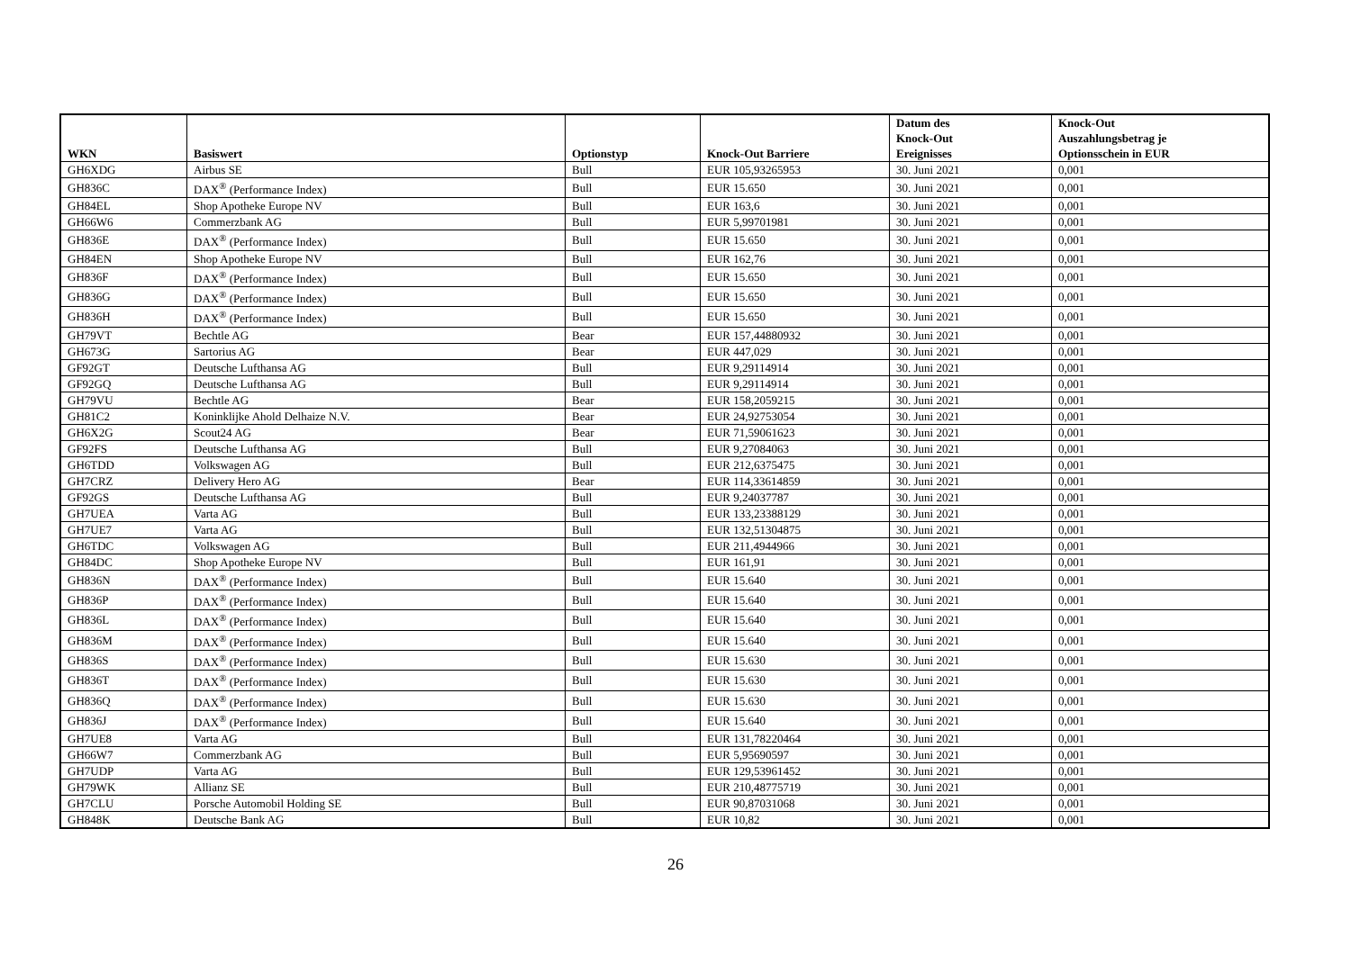| WKN | Basiswert | Optionstyp | Knock-Out Barriere | Datum des Knock-Out Ereignisses | Knock-Out Auszahlungsbetrag je Optionsschein in EUR |
| --- | --- | --- | --- | --- | --- |
| GH6XDG | Airbus SE | Bull | EUR 105,93265953 | 30. Juni 2021 | 0,001 |
| GH836C | DAX<sup>®</sup> (Performance Index) | Bull | EUR 15.650 | 30. Juni 2021 | 0,001 |
| GH84EL | Shop Apotheke Europe NV | Bull | EUR 163,6 | 30. Juni 2021 | 0,001 |
| GH66W6 | Commerzbank AG | Bull | EUR 5,99701981 | 30. Juni 2021 | 0,001 |
| GH836E | DAX<sup>®</sup> (Performance Index) | Bull | EUR 15.650 | 30. Juni 2021 | 0,001 |
| GH84EN | Shop Apotheke Europe NV | Bull | EUR 162,76 | 30. Juni 2021 | 0,001 |
| GH836F | DAX<sup>®</sup> (Performance Index) | Bull | EUR 15.650 | 30. Juni 2021 | 0,001 |
| GH836G | DAX<sup>®</sup> (Performance Index) | Bull | EUR 15.650 | 30. Juni 2021 | 0,001 |
| GH836H | DAX<sup>®</sup> (Performance Index) | Bull | EUR 15.650 | 30. Juni 2021 | 0,001 |
| GH79VT | Bechtle AG | Bear | EUR 157,44880932 | 30. Juni 2021 | 0,001 |
| GH673G | Sartorius AG | Bear | EUR 447,029 | 30. Juni 2021 | 0,001 |
| GF92GT | Deutsche Lufthansa AG | Bull | EUR 9,29114914 | 30. Juni 2021 | 0,001 |
| GF92GQ | Deutsche Lufthansa AG | Bull | EUR 9,29114914 | 30. Juni 2021 | 0,001 |
| GH79VU | Bechtle AG | Bear | EUR 158,2059215 | 30. Juni 2021 | 0,001 |
| GH81C2 | Koninklijke Ahold Delhaize N.V. | Bear | EUR 24,92753054 | 30. Juni 2021 | 0,001 |
| GH6X2G | Scout24 AG | Bear | EUR 71,59061623 | 30. Juni 2021 | 0,001 |
| GF92FS | Deutsche Lufthansa AG | Bull | EUR 9,27084063 | 30. Juni 2021 | 0,001 |
| GH6TDD | Volkswagen AG | Bull | EUR 212,6375475 | 30. Juni 2021 | 0,001 |
| GH7CRZ | Delivery Hero AG | Bear | EUR 114,33614859 | 30. Juni 2021 | 0,001 |
| GF92GS | Deutsche Lufthansa AG | Bull | EUR 9,24037787 | 30. Juni 2021 | 0,001 |
| GH7UEA | Varta AG | Bull | EUR 133,23388129 | 30. Juni 2021 | 0,001 |
| GH7UE7 | Varta AG | Bull | EUR 132,51304875 | 30. Juni 2021 | 0,001 |
| GH6TDC | Volkswagen AG | Bull | EUR 211,4944966 | 30. Juni 2021 | 0,001 |
| GH84DC | Shop Apotheke Europe NV | Bull | EUR 161,91 | 30. Juni 2021 | 0,001 |
| GH836N | DAX<sup>®</sup> (Performance Index) | Bull | EUR 15.640 | 30. Juni 2021 | 0,001 |
| GH836P | DAX<sup>®</sup> (Performance Index) | Bull | EUR 15.640 | 30. Juni 2021 | 0,001 |
| GH836L | DAX<sup>®</sup> (Performance Index) | Bull | EUR 15.640 | 30. Juni 2021 | 0,001 |
| GH836M | DAX<sup>®</sup> (Performance Index) | Bull | EUR 15.640 | 30. Juni 2021 | 0,001 |
| GH836S | DAX<sup>®</sup> (Performance Index) | Bull | EUR 15.630 | 30. Juni 2021 | 0,001 |
| GH836T | DAX<sup>®</sup> (Performance Index) | Bull | EUR 15.630 | 30. Juni 2021 | 0,001 |
| GH836Q | DAX<sup>®</sup> (Performance Index) | Bull | EUR 15.630 | 30. Juni 2021 | 0,001 |
| GH836J | DAX<sup>®</sup> (Performance Index) | Bull | EUR 15.640 | 30. Juni 2021 | 0,001 |
| GH7UE8 | Varta AG | Bull | EUR 131,78220464 | 30. Juni 2021 | 0,001 |
| GH66W7 | Commerzbank AG | Bull | EUR 5,95690597 | 30. Juni 2021 | 0,001 |
| GH7UDP | Varta AG | Bull | EUR 129,53961452 | 30. Juni 2021 | 0,001 |
| GH79WK | Allianz SE | Bull | EUR 210,48775719 | 30. Juni 2021 | 0,001 |
| GH7CLU | Porsche Automobil Holding SE | Bull | EUR 90,87031068 | 30. Juni 2021 | 0,001 |
| GH848K | Deutsche Bank AG | Bull | EUR 10,82 | 30. Juni 2021 | 0,001 |
26